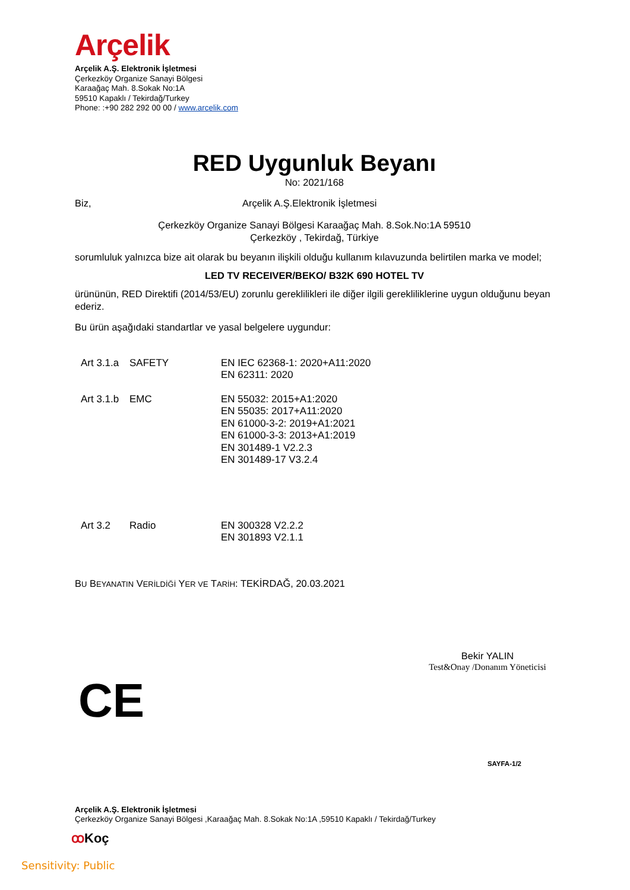Arçelik
Arçelik A.Ş. Elektronik İşletmesi
Çerkezköy Organize Sanayi Bölgesi
Karaağaç Mah. 8.Sokak No:1A
59510 Kapaklı / Tekirdağ/Turkey
Phone: :+90 282 292 00 00 / www.arcelik.com
RED Uygunluk Beyanı
No: 2021/168
Biz, Arçelik A.Ş.Elektronik İşletmesi
Çerkezköy Organize Sanayi Bölgesi Karaağaç Mah. 8.Sok.No:1A 59510
Çerkezköy , Tekirdağ, Türkiye
sorumluluk yalnızca bize ait olarak bu beyanın ilişkili olduğu kullanım kılavuzunda belirtilen marka ve model;
LED TV RECEIVER/BEKO/ B32K 690 HOTEL TV
ürününün, RED Direktifi (2014/53/EU) zorunlu gereklilikleri ile diğer ilgili gerekliliklerine uygun olduğunu beyan ederiz.
Bu ürün aşağıdaki standartlar ve yasal belgelere uygundur:
| Art 3.1.a | SAFETY | EN IEC 62368-1: 2020+A11:2020 EN 62311: 2020 |
| Art 3.1.b | EMC | EN 55032: 2015+A1:2020 EN 55035: 2017+A11:2020 EN 61000-3-2: 2019+A1:2021 EN 61000-3-3: 2013+A1:2019 EN 301489-1 V2.2.3 EN 301489-17 V3.2.4 |
| Art 3.2 | Radio | EN 300328 V2.2.2 EN 301893 V2.1.1 |
BU BEYANATIN VERİLDİĞİ YER VE TARİH: TEKİRDAĞ, 20.03.2021
Bekir YALIN
Test&Onay /Donanım Yöneticisi
CE
SAYFA-1/2
Arçelik A.Ş. Elektronik İşletmesi
Çerkezköy Organize Sanayi Bölgesi ,Karaağaç Mah. 8.Sokak No:1A ,59510 Kapaklı / Tekirdağ/Turkey
ꝏ Koç
Sensitivity: Public